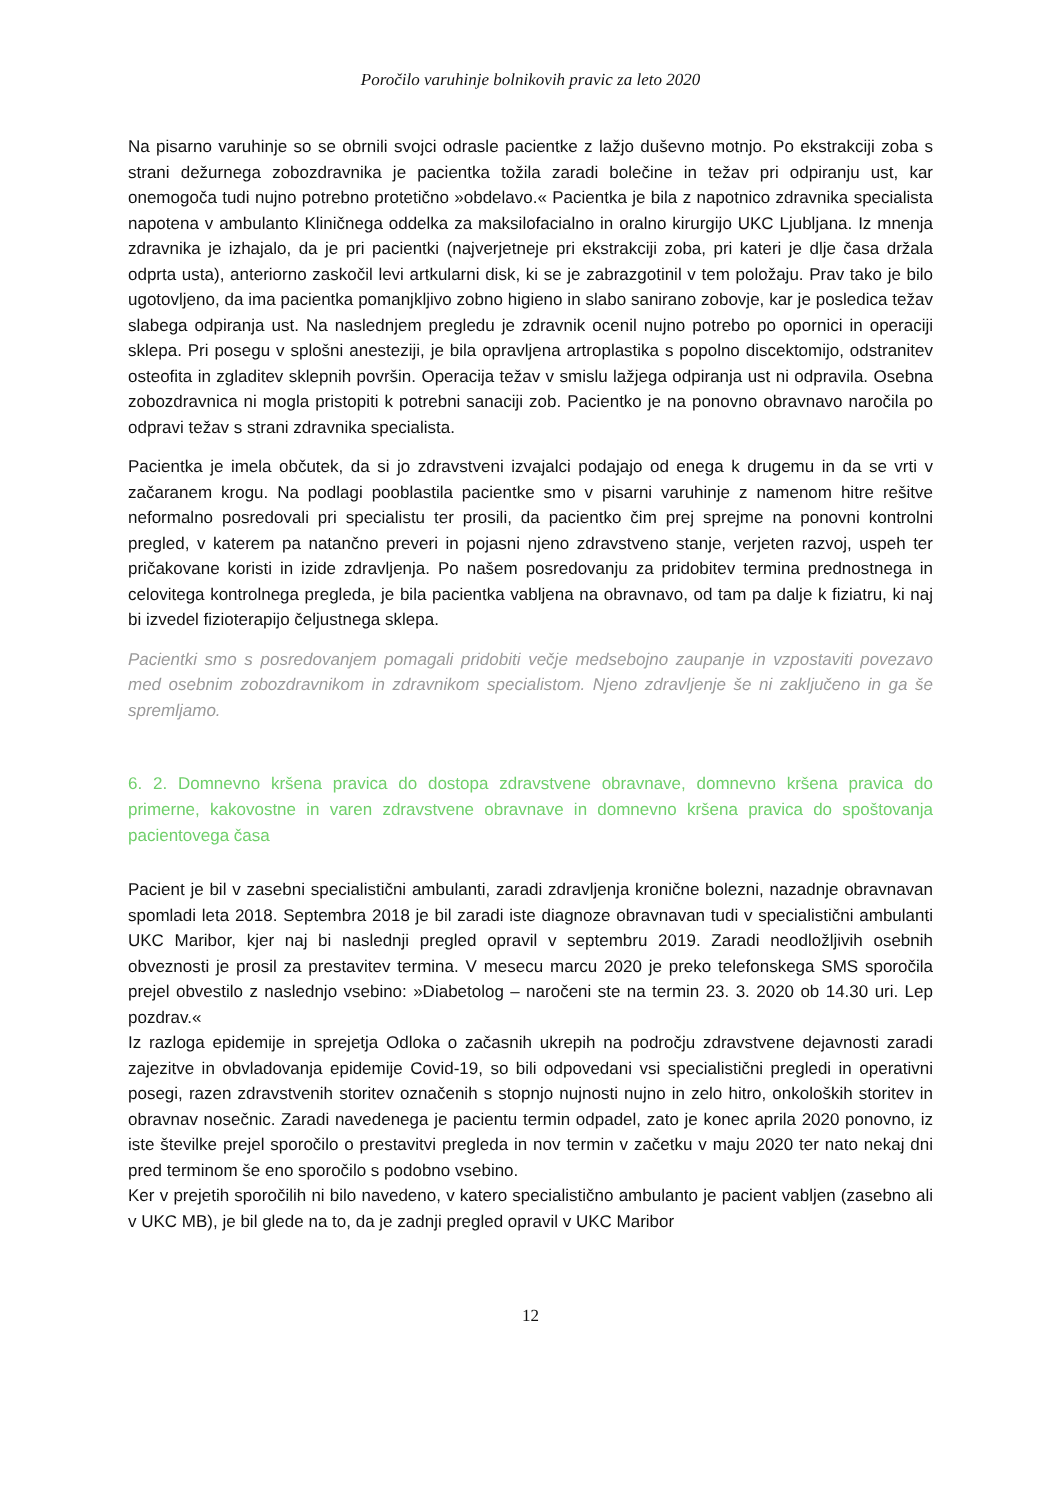Poročilo varuhinje bolnikovih pravic za leto 2020
Na pisarno varuhinje so se obrnili svojci odrasle pacientke z lažjo duševno motnjo. Po ekstrakciji zoba s strani dežurnega zobozdravnika je pacientka tožila zaradi bolečine in težav pri odpiranju ust, kar onemogoča tudi nujno potrebno protetično »obdelavo.« Pacientka je bila z napotnico zdravnika specialista napotena v ambulanto Kliničnega oddelka za maksilofacialno in oralno kirurgijo UKC Ljubljana. Iz mnenja zdravnika je izhajalo, da je pri pacientki (najverjetneje pri ekstrakciji zoba, pri kateri je dlje časa držala odprta usta), anteriorno zaskočil levi artkularni disk, ki se je zabrazgotinil v tem položaju. Prav tako je bilo ugotovljeno, da ima pacientka pomanjkljivo zobno higieno in slabo sanirano zobovje, kar je posledica težav slabega odpiranja ust. Na naslednjem pregledu je zdravnik ocenil nujno potrebo po opornici in operaciji sklepa. Pri posegu v splošni anesteziji, je bila opravljena artroplastika s popolno discektomijo, odstranitev osteofita in zgladitev sklepnih površin. Operacija težav v smislu lažjega odpiranja ust ni odpravila. Osebna zobozdravnica ni mogla pristopiti k potrebni sanaciji zob. Pacientko je na ponovno obravnavo naročila po odpravi težav s strani zdravnika specialista.
Pacientka je imela občutek, da si jo zdravstveni izvajalci podajajo od enega k drugemu in da se vrti v začaranem krogu. Na podlagi pooblastila pacientke smo v pisarni varuhinje z namenom hitre rešitve neformalno posredovali pri specialistu ter prosili, da pacientko čim prej sprejme na ponovni kontrolni pregled, v katerem pa natančno preveri in pojasni njeno zdravstveno stanje, verjeten razvoj, uspeh ter pričakovane koristi in izide zdravljenja. Po našem posredovanju za pridobitev termina prednostnega in celovitega kontrolnega pregleda, je bila pacientka vabljena na obravnavo, od tam pa dalje k fiziatru, ki naj bi izvedel fizioterapijo čeljustnega sklepa.
Pacientki smo s posredovanjem pomagali pridobiti večje medsebojno zaupanje in vzpostaviti povezavo med osebnim zobozdravnikom in zdravnikom specialistom. Njeno zdravljenje še ni zaključeno in ga še spremljamo.
6. 2. Domnevno kršena pravica do dostopa zdravstvene obravnave, domnevno kršena pravica do primerne, kakovostne in varen zdravstvene obravnave in domnevno kršena pravica do spoštovanja pacientovega časa
Pacient je bil v zasebni specialistični ambulanti, zaradi zdravljenja kronične bolezni, nazadnje obravnavan spomladi leta 2018. Septembra 2018 je bil zaradi iste diagnoze obravnavan tudi v specialistični ambulanti UKC Maribor, kjer naj bi naslednji pregled opravil v septembru 2019. Zaradi neodložljivih osebnih obveznosti je prosil za prestavitev termina. V mesecu marcu 2020 je preko telefonskega SMS sporočila prejel obvestilo z naslednjo vsebino: »Diabetolog – naročeni ste na termin 23. 3. 2020 ob 14.30 uri. Lep pozdrav.«
Iz razloga epidemije in sprejetja Odloka o začasnih ukrepih na področju zdravstvene dejavnosti zaradi zajezitve in obvladovanja epidemije Covid-19, so bili odpovedani vsi specialistični pregledi in operativni posegi, razen zdravstvenih storitev označenih s stopnjo nujnosti nujno in zelo hitro, onkoloških storitev in obravnav nosečnic. Zaradi navedenega je pacientu termin odpadel, zato je konec aprila 2020 ponovno, iz iste številke prejel sporočilo o prestavitvi pregleda in nov termin v začetku v maju 2020 ter nato nekaj dni pred terminom še eno sporočilo s podobno vsebino.
Ker v prejetih sporočilih ni bilo navedeno, v katero specialistično ambulanto je pacient vabljen (zasebno ali v UKC MB), je bil glede na to, da je zadnji pregled opravil v UKC Maribor
12